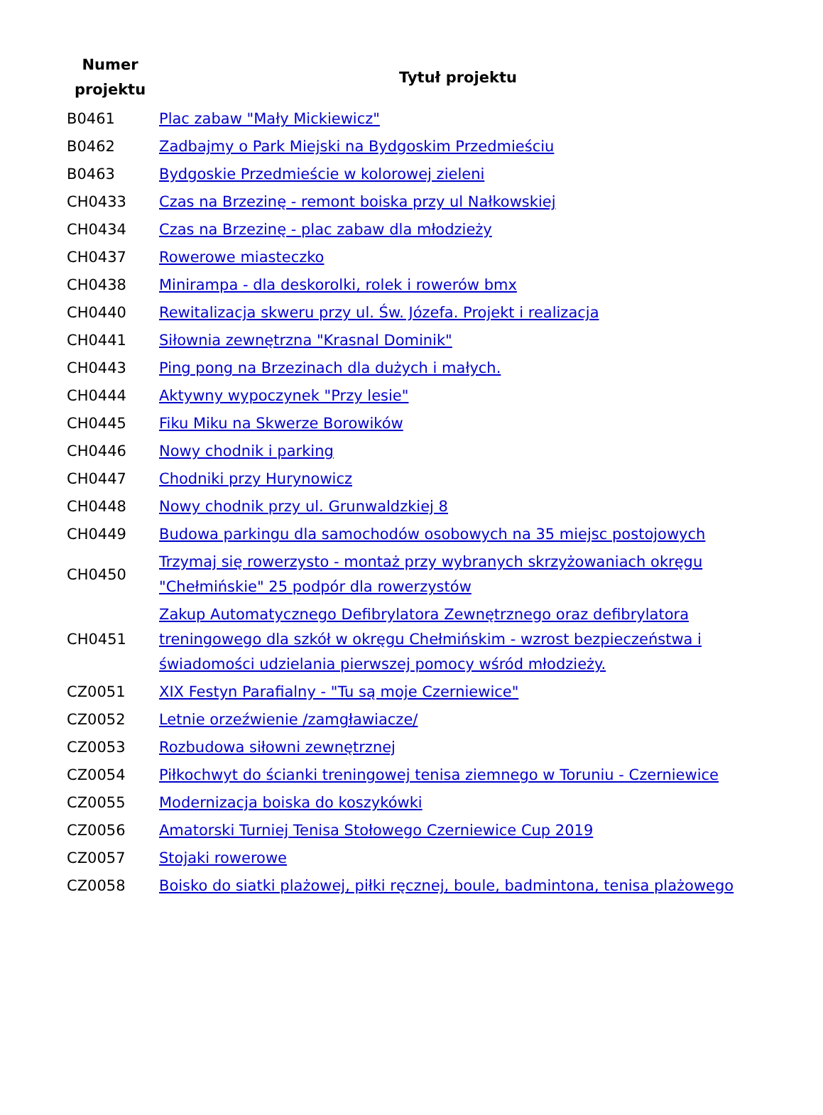| Numer projektu | Tytuł projektu |
| --- | --- |
| B0461 | Plac zabaw "Mały Mickiewicz" |
| B0462 | Zadbajmy o Park Miejski na Bydgoskim Przedmieściu |
| B0463 | Bydgoskie Przedmieście w kolorowej zieleni |
| CH0433 | Czas na Brzezinę - remont boiska przy ul Nałkowskiej |
| CH0434 | Czas na Brzezinę - plac zabaw dla młodzieży |
| CH0437 | Rowerowe miasteczko |
| CH0438 | Minirampa - dla deskorolki, rolek i rowerów bmx |
| CH0440 | Rewitalizacja skweru przy ul. Św. Józefa. Projekt i realizacja |
| CH0441 | Siłownia zewnętrzna "Krasnal Dominik" |
| CH0443 | Ping pong na Brzezinach dla dużych i małych. |
| CH0444 | Aktywny wypoczynek "Przy lesie" |
| CH0445 | Fiku Miku na Skwerze Borowików |
| CH0446 | Nowy chodnik i parking |
| CH0447 | Chodniki przy Hurynowicz |
| CH0448 | Nowy chodnik przy ul. Grunwaldzkiej 8 |
| CH0449 | Budowa parkingu dla samochodów osobowych na 35 miejsc postojowych |
| CH0450 | Trzymaj się rowerzysto - montaż przy wybranych skrzyżowaniach okręgu "Chełmińskie" 25 podpór dla rowerzystów |
| CH0451 | Zakup Automatycznego Defibrylatora Zewnętrznego oraz defibrylatora treningowego dla szkół w okręgu Chełmińskim - wzrost bezpieczeństwa i świadomości udzielania pierwszej pomocy wśród młodzieży. |
| CZ0051 | XIX Festyn Parafialny - "Tu są moje Czerniewice" |
| CZ0052 | Letnie orzeźwienie /zamgławiacze/ |
| CZ0053 | Rozbudowa siłowni zewnętrznej |
| CZ0054 | Piłkochwyt do ścianki treningowej tenisa ziemnego w Toruniu - Czerniewice |
| CZ0055 | Modernizacja boiska do koszykówki |
| CZ0056 | Amatorski Turniej Tenisa Stołowego Czerniewice Cup 2019 |
| CZ0057 | Stojaki rowerowe |
| CZ0058 | Boisko do siatki plażowej, piłki ręcznej, boule, badmintona, tenisa plażowego |